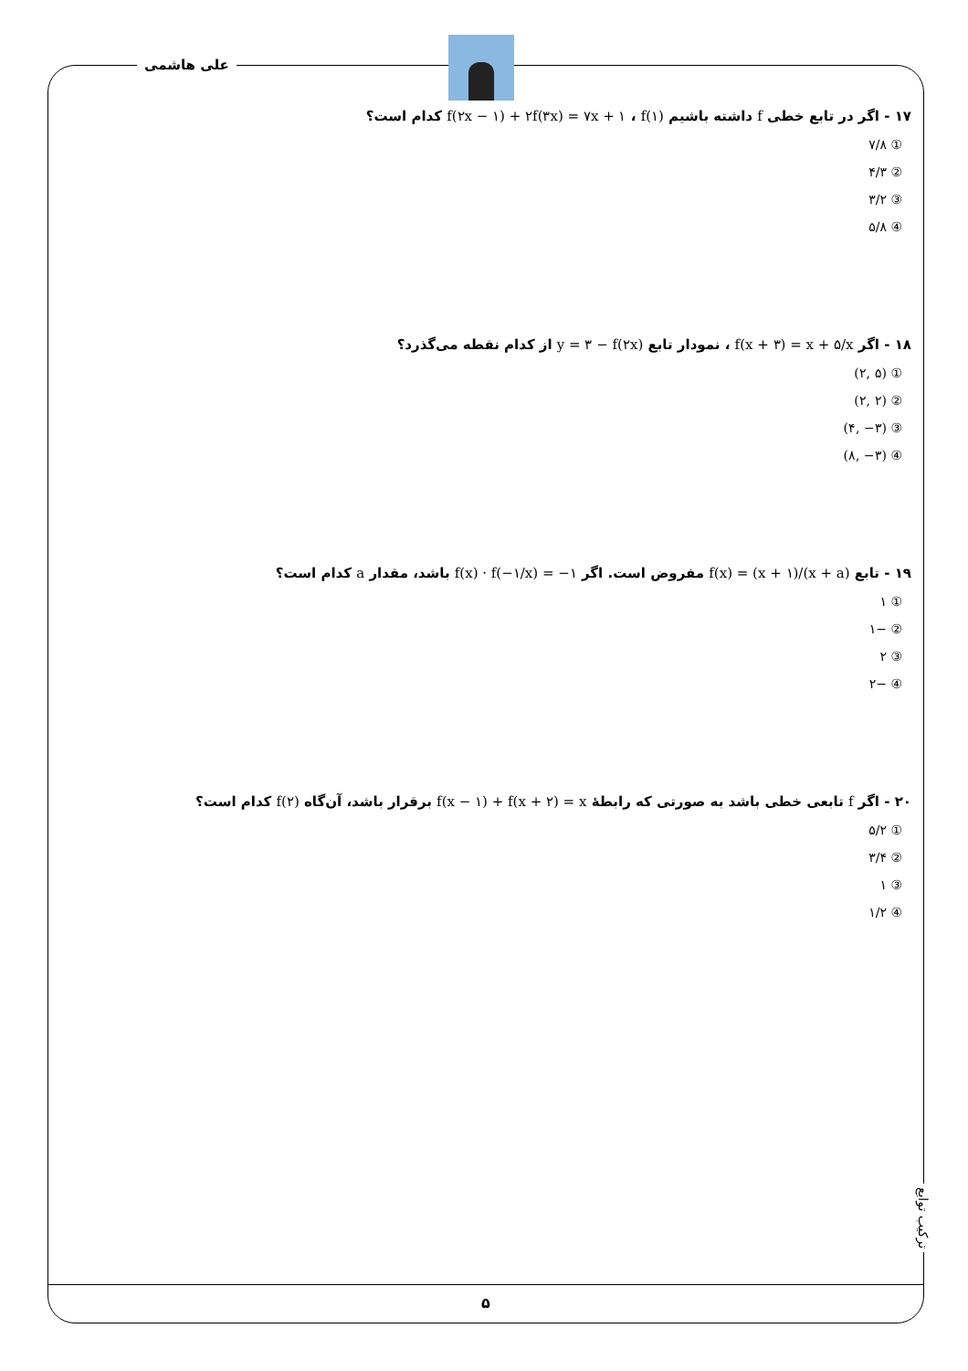علی هاشمی
۱۷ - اگر در تابع خطی f داشته باشیم f(۲x − ۱) + ۲f(۳x) = ۷x + ۱ ، f(۱) کدام است؟
① ۷/۸
② ۴/۳
③ ۳/۲
④ ۵/۸
۱۸ - اگر f(x + ۳) = x + ۵/x ، نمودار تابع y = ۳ − f(۲x) از کدام نقطه می‌گذرد؟
① (۲, ۵)
② (۲, ۲)
③ (۴, −۳)
④ (۸, −۳)
۱۹ - تابع f(x) = (x + ۱)/(x + a) مفروض است. اگر f(x) · f(−۱/x) = −۱ باشد، مقدار a کدام است؟
① ۱
② −۱
③ ۲
④ −۲
۲۰ - اگر f تابعی خطی باشد به صورتی که رابطهٔ f(x − ۱) + f(x + ۲) = x برقرار باشد، آن‌گاه f(۲) کدام است؟
① ۵/۲
② ۳/۴
③ ۱
④ ۱/۲
ترکیب توابع
۵